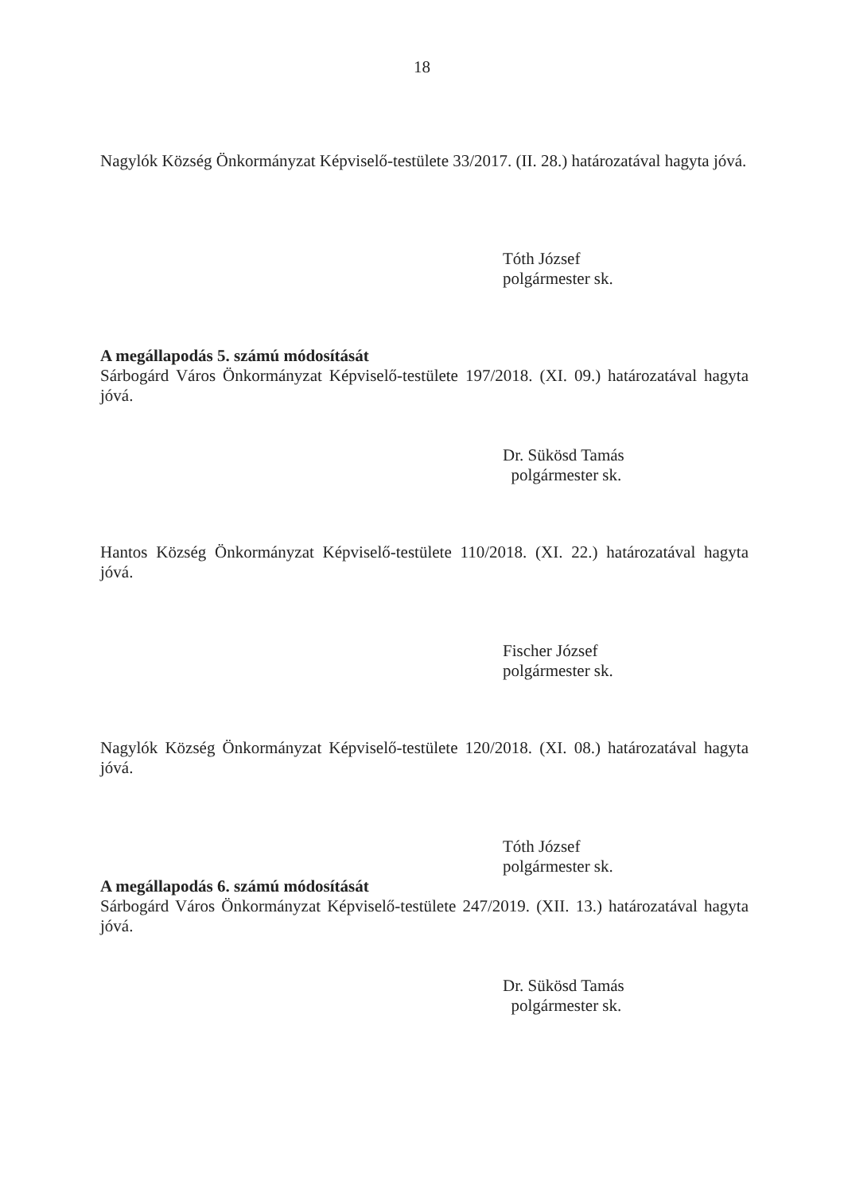18
Nagylók Község Önkormányzat Képviselő-testülete 33/2017. (II. 28.) határozatával hagyta jóvá.
Tóth József
polgármester sk.
A megállapodás 5. számú módosítását
Sárbogárd Város Önkormányzat Képviselő-testülete 197/2018. (XI. 09.) határozatával hagyta jóvá.
Dr. Sükösd Tamás
polgármester sk.
Hantos Község Önkormányzat Képviselő-testülete 110/2018. (XI. 22.) határozatával hagyta jóvá.
Fischer József
polgármester sk.
Nagylók Község Önkormányzat Képviselő-testülete 120/2018. (XI. 08.) határozatával hagyta jóvá.
Tóth József
polgármester sk.
A megállapodás 6. számú módosítását
Sárbogárd Város Önkormányzat Képviselő-testülete 247/2019. (XII. 13.) határozatával hagyta jóvá.
Dr. Sükösd Tamás
polgármester sk.